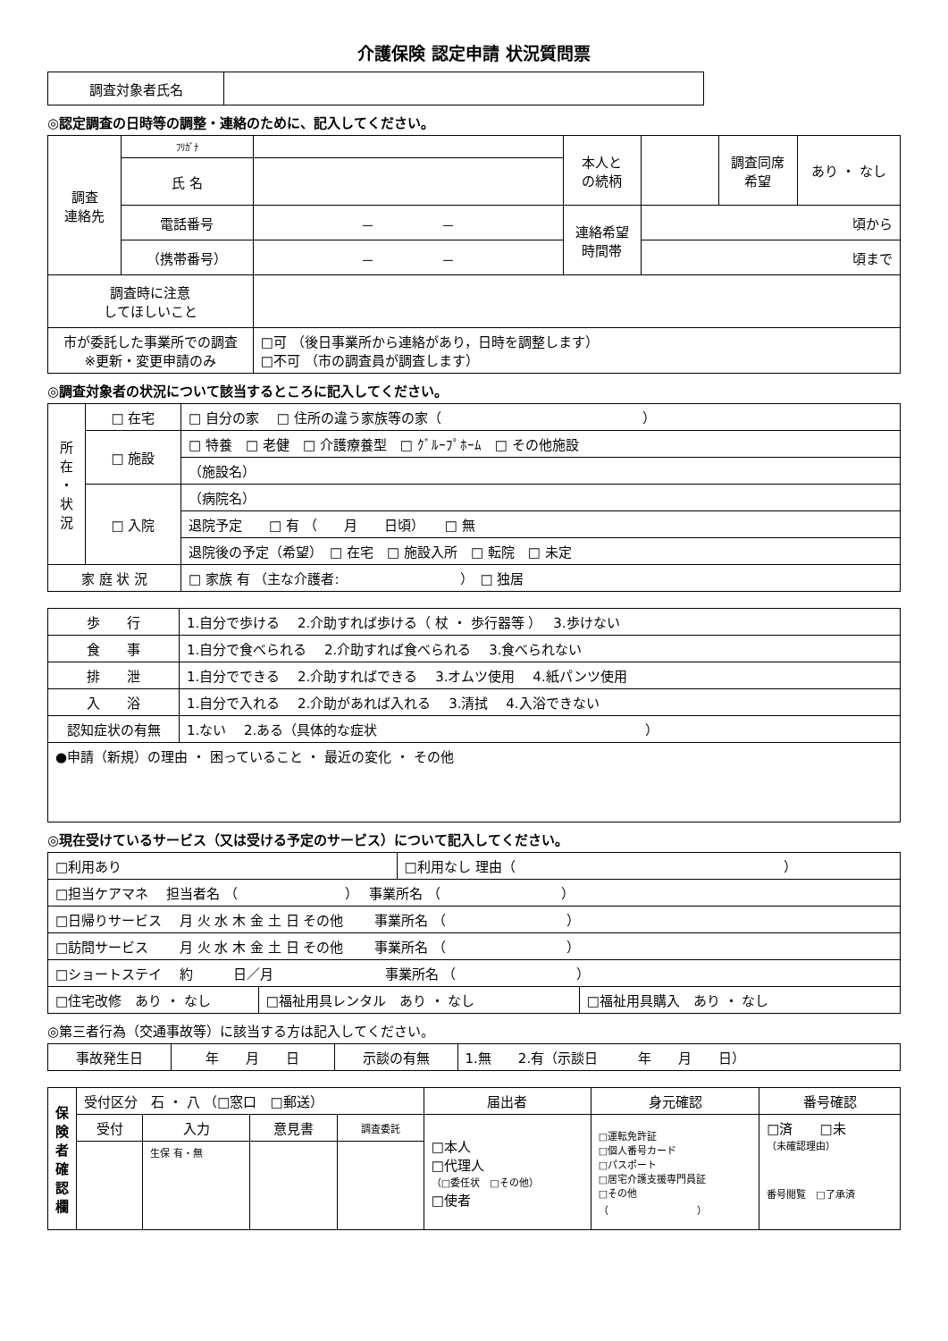介護保険 認定申請 状況質問票
| 調査対象者氏名 | |
◎認定調査の日時等の調整・連絡のために、記入してください。
| 調査 連絡先 | ﾌﾘｶﾞﾅ | | 本人と の続柄 | | 調査同席 希望 | あり ・ なし |
| | 氏 名 | | | | | |
| | 電話番号 | － － | 連絡希望 時間帯 | 頃から | | |
| | （携帯番号） | － － | | 頃まで | | |
| 調査時に注意 してほしいこと | | | | | | |
| 市が委託した事業所での調査 ※更新・変更申請のみ | | □可 （後日事業所から連絡があり，日時を調整します） □不可 （市の調査員が調査します） | | | | |
◎調査対象者の状況について該当するところに記入してください。
| 所 在 ・ 状 況 | □ 在宅 | □ 自分の家 □ 住所の違う家族等の家（ ） |
| | □ 施設 | □ 特養 □ 老健 □ 介護療養型 □ ｸﾞﾙｰﾌﾟﾎｰﾑ □ その他施設 |
| | | （施設名） |
| | □ 入院 | （病院名） |
| | | 退院予定 □ 有 （ 月 日頃） □ 無 |
| | | 退院後の予定（希望） □ 在宅 □ 施設入所 □ 転院 □ 未定 |
| 家 庭 状 況 | | □ 家族 有 （主な介護者: ） □ 独居 |
| 歩 行 | 1.自分で歩ける 2.介助すれば歩ける（ 杖 ・ 歩行器等 ） 3.歩けない |
| 食 事 | 1.自分で食べられる 2.介助すれば食べられる 3.食べられない |
| 排 泄 | 1.自分でできる 2.介助すればできる 3.オムツ使用 4.紙パンツ使用 |
| 入 浴 | 1.自分で入れる 2.介助があれば入れる 3.清拭 4.入浴できない |
| 認知症状の有無 | 1.ない 2.ある（具体的な症状 ） |
| ●申請（新規）の理由 ・ 困っていること ・ 最近の変化 ・ その他 | |
◎現在受けているサービス（又は受ける予定のサービス）について記入してください。
| □利用あり | | □利用なし 理由（ ） | |
| □担当ケアマネ 担当者名 （ ） 事業所名 （ ） | | | |
| □日帰りサービス 月 火 水 木 金 土 日 その他 事業所名 （ ） | | | |
| □訪問サービス 月 火 水 木 金 土 日 その他 事業所名 （ ） | | | |
| □ショートステイ 約 日／月 事業所名 （ ） | | | |
| □住宅改修 あり ・ なし | □福祉用具レンタル あり ・ なし | | □福祉用具購入 あり ・ なし |
◎第三者行為（交通事故等）に該当する方は記入してください。
| 事故発生日 | 年 月 日 | 示談の有無 | 1.無 2.有（示談日 年 月 日） |
| 保 険 者 確 認 欄 | 受付区分 石 ・ 八 （□窓口 □郵送） | | | | 届出者 | 身元確認 | 番号確認 |
| | 受付 | 入力 | 意見書 | 調査委託 | □本人 □代理人 （□委任状 □その他） □使者 | □運転免許証 □個人番号カード □パスポート □居宅介護支援専門員証 □その他 （ ） | □済 □未 （未確認理由） 番号閲覧 □了承済 |
| | | 生保 有・無 | | | | | |